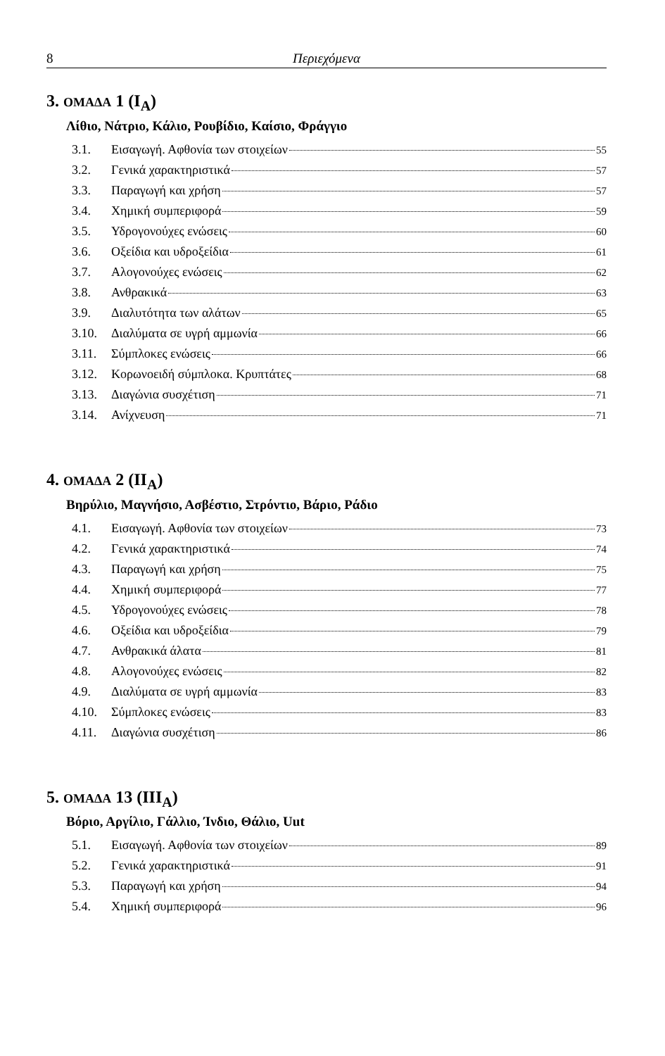8 Περιεχόμενα
3. ΟΜΑΔΑ 1 (I<sub>A</sub>)
Λίθιο, Νάτριο, Κάλιο, Ρουβίδιο, Καίσιο, Φράγγιο
3.1. Εισαγωγή. Αφθονία των στοιχείων 55
3.2. Γενικά χαρακτηριστικά 57
3.3. Παραγωγή και χρήση 57
3.4. Χημική συμπεριφορά 59
3.5. Υδρογονούχες ενώσεις 60
3.6. Οξείδια και υδροξείδια 61
3.7. Αλογονούχες ενώσεις 62
3.8. Ανθρακικά 63
3.9. Διαλυτότητα των αλάτων 65
3.10. Διαλύματα σε υγρή αμμωνία 66
3.11. Σύμπλοκες ενώσεις 66
3.12. Κορωνοειδή σύμπλοκα. Κρυπτάτες 68
3.13. Διαγώνια συσχέτιση 71
3.14. Ανίχνευση 71
4. ΟΜΑΔΑ 2 (II<sub>A</sub>)
Βηρύλιο, Μαγνήσιο, Ασβέστιο, Στρόντιο, Βάριο, Ράδιο
4.1. Εισαγωγή. Αφθονία των στοιχείων 73
4.2. Γενικά χαρακτηριστικά 74
4.3. Παραγωγή και χρήση 75
4.4. Χημική συμπεριφορά 77
4.5. Υδρογονούχες ενώσεις 78
4.6. Οξείδια και υδροξείδια 79
4.7. Ανθρακικά άλατα 81
4.8. Αλογονούχες ενώσεις 82
4.9. Διαλύματα σε υγρή αμμωνία 83
4.10. Σύμπλοκες ενώσεις 83
4.11. Διαγώνια συσχέτιση 86
5. ΟΜΑΔΑ 13 (III<sub>A</sub>)
Βόριο, Αργίλιο, Γάλλιο, Ίνδιο, Θάλιο, Uut
5.1. Εισαγωγή. Αφθονία των στοιχείων 89
5.2. Γενικά χαρακτηριστικά 91
5.3. Παραγωγή και χρήση 94
5.4. Χημική συμπεριφορά 96